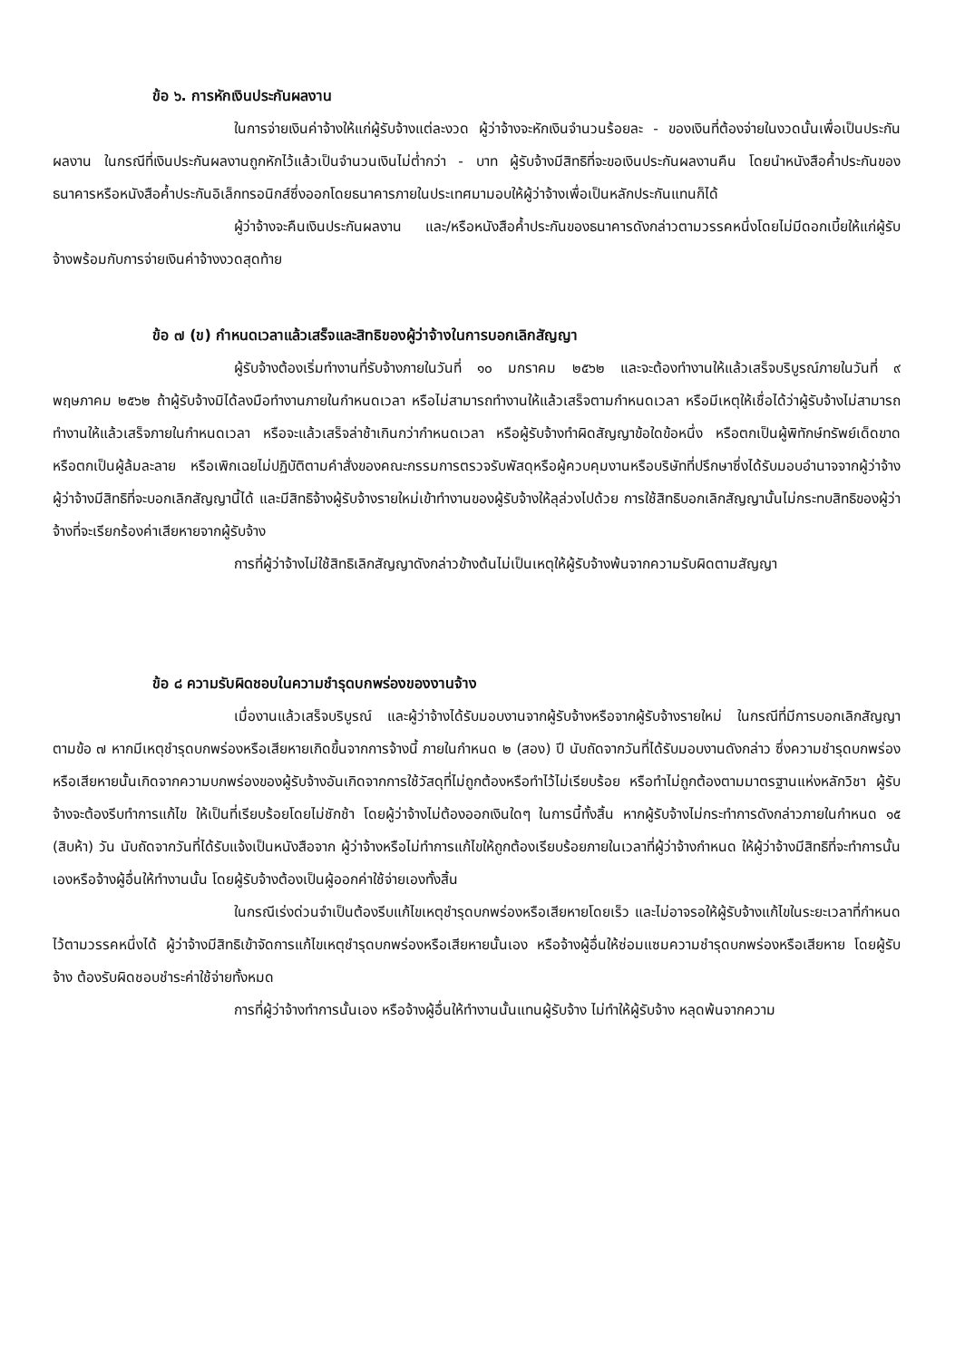ข้อ ๖. การหักเงินประกันผลงาน
ในการจ่ายเงินค่าจ้างให้แก่ผู้รับจ้างแต่ละงวด ผู้ว่าจ้างจะหักเงินจำนวนร้อยละ - ของเงินที่ต้องจ่ายในงวดนั้นเพื่อเป็นประกันผลงาน ในกรณีที่เงินประกันผลงานถูกหักไว้แล้วเป็นจำนวนเงินไม่ต่ำกว่า - บาท ผู้รับจ้างมีสิทธิที่จะขอเงินประกันผลงานคืน โดยนำหนังสือค้ำประกันของธนาคารหรือหนังสือค้ำประกันอิเล็กทรอนิกส์ซึ่งออกโดยธนาคารภายในประเทศมามอบให้ผู้ว่าจ้างเพื่อเป็นหลักประกันแทนก็ได้
ผู้ว่าจ้างจะคืนเงินประกันผลงาน และ/หรือหนังสือค้ำประกันของธนาคารดังกล่าวตามวรรคหนึ่งโดยไม่มีดอกเบี้ยให้แก่ผู้รับจ้างพร้อมกับการจ่ายเงินค่าจ้างงวดสุดท้าย
ข้อ ๗ (ข) กำหนดเวลาแล้วเสร็จและสิทธิของผู้ว่าจ้างในการบอกเลิกสัญญา
ผู้รับจ้างต้องเริ่มทำงานที่รับจ้างภายในวันที่ ๑๐ มกราคม ๒๕๖๒ และจะต้องทำงานให้แล้วเสร็จบริบูรณ์ภายในวันที่ ๙ พฤษภาคม ๒๕๖๒ ถ้าผู้รับจ้างมิได้ลงมือทำงานภายในกำหนดเวลา หรือไม่สามารถทำงานให้แล้วเสร็จตามกำหนดเวลา หรือมีเหตุให้เชื่อได้ว่าผู้รับจ้างไม่สามารถทำงานให้แล้วเสร็จภายในกำหนดเวลา หรือจะแล้วเสร็จล่าช้าเกินกว่ากำหนดเวลา หรือผู้รับจ้างทำผิดสัญญาข้อใดข้อหนึ่ง หรือตกเป็นผู้พิทักษ์ทรัพย์เด็ดขาด หรือตกเป็นผู้ล้มละลาย หรือเพิกเฉยไม่ปฏิบัติตามคำสั่งของคณะกรรมการตรวจรับพัสดุหรือผู้ควบคุมงานหรือบริษัทที่ปรึกษาซึ่งได้รับมอบอำนาจจากผู้ว่าจ้าง ผู้ว่าจ้างมีสิทธิที่จะบอกเลิกสัญญานี้ได้ และมีสิทธิจ้างผู้รับจ้างรายใหม่เข้าทำงานของผู้รับจ้างให้ลุล่วงไปด้วย การใช้สิทธิบอกเลิกสัญญานั้นไม่กระทบสิทธิของผู้ว่าจ้างที่จะเรียกร้องค่าเสียหายจากผู้รับจ้าง
การที่ผู้ว่าจ้างไม่ใช้สิทธิเลิกสัญญาดังกล่าวข้างต้นไม่เป็นเหตุให้ผู้รับจ้างพ้นจากความรับผิดตามสัญญา
ข้อ ๘ ความรับผิดชอบในความชำรุดบกพร่องของงานจ้าง
เมื่องานแล้วเสร็จบริบูรณ์ และผู้ว่าจ้างได้รับมอบงานจากผู้รับจ้างหรือจากผู้รับจ้างรายใหม่ ในกรณีที่มีการบอกเลิกสัญญาตามข้อ ๗ หากมีเหตุชำรุดบกพร่องหรือเสียหายเกิดขึ้นจากการจ้างนี้ ภายในกำหนด ๒ (สอง) ปี นับถัดจากวันที่ได้รับมอบงานดังกล่าว ซึ่งความชำรุดบกพร่องหรือเสียหายนั้นเกิดจากความบกพร่องของผู้รับจ้างอันเกิดจากการใช้วัสดุที่ไม่ถูกต้องหรือทำไว้ไม่เรียบร้อย หรือทำไม่ถูกต้องตามมาตรฐานแห่งหลักวิชา ผู้รับจ้างจะต้องรีบทำการแก้ไข ให้เป็นที่เรียบร้อยโดยไม่ชักช้า โดยผู้ว่าจ้างไม่ต้องออกเงินใดๆ ในการนี้ทั้งสิ้น หากผู้รับจ้างไม่กระทำการดังกล่าวภายในกำหนด ๑๕ (สิบห้า) วัน นับถัดจากวันที่ได้รับแจ้งเป็นหนังสือจาก ผู้ว่าจ้างหรือไม่ทำการแก้ไขให้ถูกต้องเรียบร้อยภายในเวลาที่ผู้ว่าจ้างกำหนด ให้ผู้ว่าจ้างมีสิทธิที่จะทำการนั้นเองหรือจ้างผู้อื่นให้ทำงานนั้น โดยผู้รับจ้างต้องเป็นผู้ออกค่าใช้จ่ายเองทั้งสิ้น
ในกรณีเร่งด่วนจำเป็นต้องรีบแก้ไขเหตุชำรุดบกพร่องหรือเสียหายโดยเร็ว และไม่อาจรอให้ผู้รับจ้างแก้ไขในระยะเวลาที่กำหนดไว้ตามวรรคหนึ่งได้ ผู้ว่าจ้างมีสิทธิเข้าจัดการแก้ไขเหตุชำรุดบกพร่องหรือเสียหายนั้นเอง หรือจ้างผู้อื่นให้ซ่อมแซมความชำรุดบกพร่องหรือเสียหาย โดยผู้รับจ้าง ต้องรับผิดชอบชำระค่าใช้จ่ายทั้งหมด
การที่ผู้ว่าจ้างทำการนั้นเอง หรือจ้างผู้อื่นให้ทำงานนั้นแทนผู้รับจ้าง ไม่ทำให้ผู้รับจ้าง หลุดพ้นจากความ